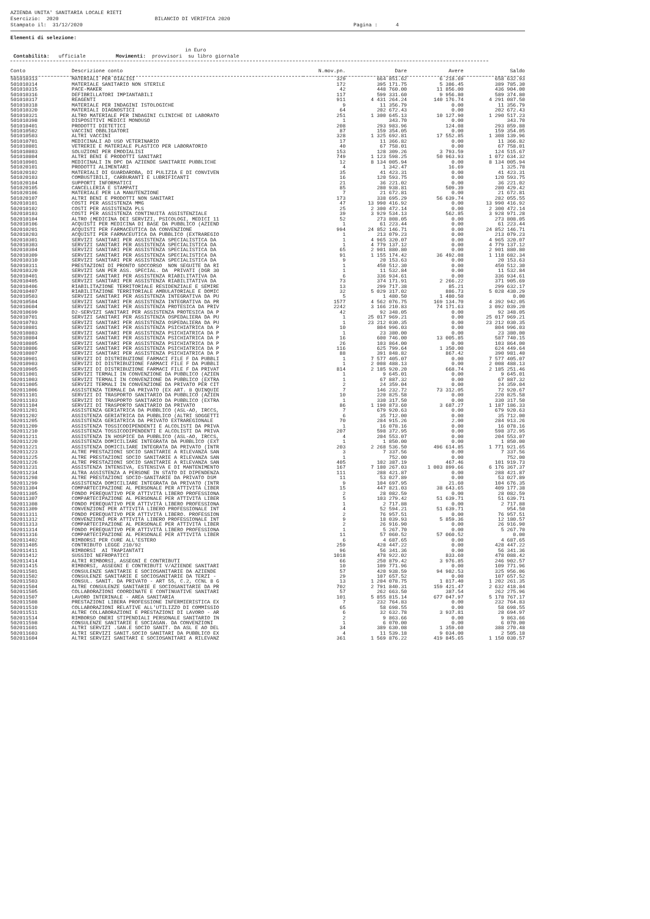AZIENDA UNITA' SANITARIA LOCALE RIETI
Esercizio: 2020 BILANCIO DI VERIFICA 2020
Stampato il: 31/12/2020 Pagina : 4
Elementi di selezione: in Euro Contabilità: ufficiale Movimenti: provvisori su libro giornale
| Conto | Descrizione conto | N.mov.pn. | Dare | Avere | Saldo |
| --- | --- | --- | --- | --- | --- |
| 501010313 | MATERIALI PER DIALISI | 329 | 664 851.62 | 6 218.69 | 658 632.93 |
| 501010314 | MATERIALE SANITARIO NON STERILE | 172 | 395 171.75 | 5 386.45 | 389 785.30 |
| 501010315 | PACE-MAKER | 42 | 448 760.00 | 11 856.00 | 436 904.00 |
| 501010316 | DEFIBRILLATORI IMPIANTABILI | 117 | 599 331.60 | 9 956.80 | 589 374.80 |
| 501010317 | REAGENTI | 911 | 4 431 264.24 | 140 176.74 | 4 291 087.50 |
| 501010318 | MATERIALE PER INDAGINI ISTOLOGICHE | 9 | 11 356.79 | 0.00 | 11 356.79 |
| 501010320 | MATERIALI DIAGNOSTICI | 64 | 202 672.43 | 0.00 | 202 672.43 |
| 501010321 | ALTRO MATERIALE PER INDAGINI CLINICHE DI LABORATO | 251 | 1 300 645.13 | 10 127.90 | 1 290 517.23 |
| 501010398 | DISPOSITIVI MEDICI MONOUSO | 1 | 343.70 | 0.00 | 343.70 |
| 501010401 | PRODOTTI DIETETICI | 208 | 293 983.96 | 124.08 | 293 859.88 |
| 501010502 | VACCINI OBBLIGATORI | 87 | 159 354.05 | 0.00 | 159 354.05 |
| 501010503 | ALTRI VACCINI | 328 | 1 325 692.81 | 17 552.85 | 1 308 139.96 |
| 501010701 | MEDICINALI AD USO VETERINARIO | 17 | 11 366.82 | 0.00 | 11 366.82 |
| 501010801 | VETRERIE E MATERIALE PLASTICO PER LABORATORIO | 40 | 67 758.01 | 0.00 | 67 758.01 |
| 501010803 | SOLUZIONI PER EMODIALISI | 153 | 128 309.26 | 3 793.59 | 124 515.67 |
| 501010804 | ALTRI BENI E PRODOTTI SANITARI | 749 | 1 123 598.25 | 50 963.93 | 1 072 634.32 |
| 501010901 | MEDICINALI IN DPC DA AZIENDE SANITARIE PUBBLICHE | 12 | 8 134 005.94 | 0.00 | 8 134 005.94 |
| 501020101 | PRODOTTI ALIMENTARI | 4 | 1 342.47 | 16.69 | 1 325.78 |
| 501020102 | MATERIALI DI GUARDAROBA, DI PULIZIA E DI CONVIVEN | 35 | 41 423.31 | 0.00 | 41 423.31 |
| 501020103 | COMBUSTIBILI, CARBURANTI E LUBRIFICANTI | 16 | 120 593.75 | 0.00 | 120 593.75 |
| 501020104 | SUPPORTI INFORMATICI | 21 | 36 221.02 | 0.00 | 36 221.02 |
| 501020105 | CANCELLERIA E STAMPATI | 85 | 280 938.81 | 509.39 | 280 429.42 |
| 501020106 | MATERIALE PER LA MANUTENZIONE | 7 | 21 672.81 | 0.00 | 21 672.81 |
| 501020107 | ALTRI BENI E PRODOTTI NON SANITARI | 173 | 338 695.29 | 56 639.74 | 282 055.55 |
| 502010101 | COSTI PER ASSISTENZA MMG | 47 | 13 990 416.92 | 0.00 | 13 990 416.92 |
| 502010102 | COSTI PER ASSISTENZA PLS | 25 | 2 300 472.14 | 0.00 | 2 300 472.14 |
| 502010103 | COSTI PER ASSISTENZA CONTINUITÀ ASSISTENZIALE | 39 | 3 929 534.13 | 562.85 | 3 928 971.28 |
| 502010104 | ALTRO (MEDICINA DEI SERVIZI, PSICOLOGI, MEDICI 11 | 52 | 273 808.05 | 0.00 | 273 808.05 |
| 502010106 | ACQUISTI PER MEDICINA DI BASE DA PUBBLICO (AZIEND | 1 | 61 223.44 | 0.00 | 61 223.44 |
| 502010201 | ACQUISTI PER FARMACEUTICA DA CONVENZIONE | 994 | 24 852 146.71 | 0.00 | 24 852 146.71 |
| 502010203 | ACQUISTI PER FARMACEUTICA DA PUBBLICO (EXTRAREGIO | 1 | 213 079.23 | 0.00 | 213 079.23 |
| 502010301 | SERVIZI SANITARI PER ASSISTENZA SPECIALISTICA DA | 1 | 4 965 320.07 | 0.00 | 4 965 320.07 |
| 502010303 | SERVIZI SANITARI PER ASSISTENZA SPECIALISTICA DA | 1 | 4 779 137.12 | 0.00 | 4 779 137.12 |
| 502010304 | SERVIZI SANITARI PER ASSISTENZA SPECIALISTICA DA | 65 | 2 901 880.80 | 0.00 | 2 901 880.80 |
| 502010309 | SERVIZI SANITARI PER ASSISTENZA SPECIALISTICA DA | 91 | 1 155 174.42 | 36 492.08 | 1 118 682.34 |
| 502010310 | SERVIZI SANITARI PER ASSISTENZA SPECIALISTICA DA | 9 | 20 153.63 | 0.00 | 20 153.63 |
| 502010311 | PRESTAZIONI DI PRONTO SOCCORSO NON SEGUITE DA RI | 1 | 450 512.30 | 0.00 | 450 512.30 |
| 502010320 | SERVIZI SAN PER ASS. SPECIAL. DA PRIVATI (DGR 30 | 1 | 11 532.84 | 0.00 | 11 532.84 |
| 502010401 | SERVIZI SANITARI PER ASSISTENZA RIABILITATIVA DA | 6 | 336 934.61 | 0.00 | 336 934.61 |
| 502010405 | SERVIZI SANITARI PER ASSISTENZA RIABILITATIVA DA | 73 | 374 171.91 | 2 266.22 | 371 905.69 |
| 502010406 | RIABILITAZIONE TERRITORIALE RESIDENZIALE E SEMIRE | 13 | 299 717.38 | 85.21 | 299 632.17 |
| 502010407 | RIABILITAZIONE TERRITORIALE AMBULATORIALE E DOMIC | 32 | 5 029 317.02 | 886.73 | 5 028 430.29 |
| 502010503 | SERVIZI SANITARI PER ASSISTENZA INTEGRATIVA DA PU | 5 | 1 480.50 | 1 480.50 | 0.00 |
| 502010504 | SERVIZI SANITARI PER ASSISTENZA INTEGRATIVA DA PR | 1577 | 4 562 076.75 | 169 134.70 | 4 392 942.05 |
| 502010604 | SERVIZI SANITARI PER ASSISTENZA PROTESICA DA PRIV | 2242 | 3 166 210.83 | 74 171.63 | 3 092 039.20 |
| 502010699 | D2-SERVIZI SANITARI PER ASSISTENZA PROTESICA DA P | 42 | 92 348.05 | 0.00 | 92 348.05 |
| 502010701 | SERVIZI SANITARI PER ASSISTENZA OSPEDALIERA DA PU | 1 | 25 017 969.21 | 0.00 | 25 017 969.21 |
| 502010703 | SERVIZI SANITARI PER ASSISTENZA OSPEDALIERA DA PU | 1 | 23 212 030.35 | 0.00 | 23 212 030.35 |
| 502010801 | SERVIZI SANITARI PER ASSISTENZA PSICHIATRICA DA P | 10 | 804 996.03 | 0.00 | 804 996.03 |
| 502010803 | SERVIZI SANITARI PER ASSISTENZA PSICHIATRICA DA P | 1 | 23 380.00 | 0.00 | 23 380.00 |
| 502010804 | SERVIZI SANITARI PER ASSISTENZA PSICHIATRICA DA P | 16 | 600 746.00 | 13 005.85 | 587 740.15 |
| 502010805 | SERVIZI SANITARI PER ASSISTENZA PSICHIATRICA DA P | 26 | 103 864.00 | 0.00 | 103 864.00 |
| 502010806 | SERVIZI SANITARI PER ASSISTENZA PSICHIATRICA DA P | 116 | 625 799.64 | 1 350.00 | 624 449.64 |
| 502010807 | SERVIZI SANITARI PER ASSISTENZA PSICHIATRICA DA P | 88 | 391 848.82 | 867.42 | 390 981.40 |
| 502010901 | SERVIZI DI DISTRIBUZIONE FARMACI FILE F DA PUBBLI | 1 | 7 577 405.07 | 0.00 | 7 577 405.07 |
| 502010903 | SERVIZI DI DISTRIBUZIONE FARMACI FILE F DA PUBBLI | 1 | 2 008 488.13 | 0.00 | 2 008 488.13 |
| 502010905 | SERVIZI DI DISTRIBUZIONE FARMACI FILE F DA PRIVAT | 814 | 2 185 920.20 | 668.74 | 2 185 251.46 |
| 502011001 | SERVIZI TERMALI IN CONVENZIONE DA PUBBLICO (AZIEN | 1 | 9 645.01 | 0.00 | 9 645.01 |
| 502011003 | SERVIZI TERMALI IN CONVENZIONE DA PUBBLICO (EXTRA | 1 | 67 887.32 | 0.00 | 67 887.32 |
| 502011005 | SERVIZI TERMALI IN CONVENZIONE DA PRIVATO PER CIT | 2 | 24 359.04 | 0.00 | 24 359.04 |
| 502011006 | ASSISTENZA TERMALE DA PRIVATO (EX ART. 8 QUINQUIE | 7 | 146 232.72 | 73 312.05 | 72 920.67 |
| 502011101 | SERVIZI DI TRASPORTO SANITARIO DA PUBBLICO (AZIEN | 10 | 220 825.58 | 0.00 | 220 825.58 |
| 502011103 | SERVIZI DI TRASPORTO SANITARIO DA PUBBLICO (EXTRA | 1 | 330 317.50 | 0.00 | 330 317.50 |
| 502011104 | SERVIZI DI TRASPORTO SANITARIO DA PRIVATO | 86 | 1 190 873.60 | 3 687.27 | 1 187 186.33 |
| 502011201 | ASSISTENZA GERIATRICA DA PUBBLICO (ASL-AO, IRCCS, | 7 | 679 920.63 | 0.00 | 679 920.63 |
| 502011202 | ASSISTENZA GERIATRICA DA PUBBLICO (ALTRI SOGGETTI | 6 | 35 712.00 | 0.00 | 35 712.00 |
| 502011205 | ASSISTENZA GERIATRICA DA PRIVATO EXTRAREGIONALE | 70 | 284 915.26 | 2.00 | 284 913.26 |
| 502011209 | ASSISTENZA TOSSICODIPENDENTI E ALCOLISTI DA PRIVA | 1 | 16 078.16 | 0.00 | 16 078.16 |
| 502011210 | ASSISTENZA TOSSICODIPENDENTI E ALCOLISTI DA PRIVA | 207 | 598 372.95 | 0.00 | 598 372.95 |
| 502011211 | ASSISTENZA IN HOSPICE DA PUBBLICO (ASL-AO, IRCCS, | 4 | 204 553.07 | 0.00 | 204 553.07 |
| 502011220 | ASSISTENZA DOMICILIARE INTEGRATA DA PUBBLICO (EXT | 1 | 1 850.00 | 0.00 | 1 850.00 |
| 502011221 | ASSISTENZA DOMICILIARE INTEGRATA DA PRIVATO (INTR | 203 | 2 268 536.50 | 496 614.85 | 1 771 921.65 |
| 502011223 | ALTRE PRESTAZIONI SOCIO SANITARIE A RILEVANZA SAN | 3 | 7 337.56 | 0.00 | 7 337.56 |
| 502011225 | ALTRE PRESTAZIONI SOCIO SANITARIE A RILEVANZA SAN | 1 | 752.00 | 0.00 | 752.00 |
| 502011226 | ALTRE PRESTAZIONI SOCIO SANITARIE A RILEVANZA SAN | 405 | 102 387.19 | 467.46 | 101 919.73 |
| 502011231 | ASSISTENZA INTENSIVA, ESTENSIVA E DI MANTENIMENTO | 167 | 7 180 267.03 | 1 003 899.66 | 6 176 367.37 |
| 502011234 | ALTRA ASSISTENZA A PERSONE IN STATO DI DIPENDENZA | 111 | 288 421.87 | 0.00 | 288 421.87 |
| 502011298 | ALTRE PRESTAZIONI SOCIO-SANITARIE DA PRIVATO DSM | 11 | 53 027.89 | 0.00 | 53 027.89 |
| 502011299 | ASSISTENZA DOMICILIARE INTEGRATA DA PRIVATO (INTR | 9 | 104 697.95 | 21.60 | 104 676.35 |
| 502011304 | COMPARTECIPAZIONE AL PERSONALE PER ATTIVITÀ LIBER | 15 | 447 821.03 | 38 643.65 | 409 177.38 |
| 502011305 | FONDO PEREQUATIVO PER ATTIVITÀ LIBERO PROFESSIONA | 2 | 28 082.59 | 0.00 | 28 082.59 |
| 502011307 | COMPARTECIPAZIONE AL PERSONALE PER ATTIVITÀ LIBER | 5 | 103 279.42 | 51 639.71 | 51 639.71 |
| 502011308 | FONDO PEREQUATIVO PER ATTIVITÀ LIBERO PROFESSIONA | 1 | 2 717.88 | 0.00 | 2 717.88 |
| 502011309 | CONVENZIONI PER ATTIVITÀ LIBERO PROFESSIONALE INT | 4 | 52 594.21 | 51 639.71 | 954.50 |
| 502011311 | FONDO PEREQUATIVO PER ATTIVITÀ LIBERO. PROFESSION | 2 | 76 957.51 | 0.00 | 76 957.51 |
| 502011312 | CONVENZIONI PER ATTIVITÀ LIBERO PROFESSIONALE INT | 9 | 18 039.93 | 5 859.36 | 12 180.57 |
| 502011313 | COMPARTECIPAZIONE AL PERSONALE PER ATTIVITÀ LIBER | 2 | 26 916.90 | 0.00 | 26 916.90 |
| 502011314 | FONDO PEREQUATIVO PER ATTIVITÀ LIBERO PROFESSIONA | 1 | 5 267.70 | 0.00 | 5 267.70 |
| 502011316 | COMPARTECIPAZIONE AL PERSONALE PER ATTIVITÀ LIBER | 11 | 57 060.52 | 57 060.52 | 0.00 |
| 502011402 | RIMBORSI PER CURE ALL'ESTERO | 6 | 4 687.65 | 0.00 | 4 687.65 |
| 502011405 | CONTRIBUTO LEGGE 210/92 | 259 | 428 447.22 | 0.00 | 428 447.22 |
| 502011411 | RIMBORSI AI TRAPIANTATI | 96 | 56 341.36 | 0.00 | 56 341.36 |
| 502011412 | SUSSIDI NEFROPATICI | 1018 | 478 922.02 | 833.60 | 478 088.42 |
| 502011414 | ALTRI RIMBORSI, ASSEGNI E CONTRIBUTI | 66 | 250 879.42 | 3 976.85 | 246 902.57 |
| 502011415 | RIMBORSI, ASSEGNI E CONTRIBUTI V/AZIENDE SANITARI | 10 | 109 771.96 | 0.00 | 109 771.96 |
| 502011501 | CONSULENZE SANITARIE E SOCIOSANITARIE DA AZIENDE | 57 | 420 938.59 | 94 982.53 | 325 956.06 |
| 502011502 | CONSULENZE SANITARIE E SOCIOSANITARIE DA TERZI - | 29 | 107 657.52 | 0.00 | 107 657.52 |
| 502011503 | CONSUL. SANIT. DA PRIVATO - ART 55, C.2, CCNL 8 G | 13 | 1 204 078.75 | 1 817.40 | 1 202 261.35 |
| 502011504 | ALTRE CONSULENZE SANITARIE E SOCIOSANITARIE DA PR | 702 | 2 791 840.31 | 159 421.47 | 2 632 418.84 |
| 502011505 | COLLABORAZIONI COORDINATE E CONTINUATIVE SANITARI | 57 | 262 663.50 | 387.54 | 262 275.96 |
| 502011507 | LAVORO INTERINALE - AREA SANITARIA | 101 | 5 855 815.14 | 677 047.97 | 5 178 767.17 |
| 502011508 | PRESTAZIONI LIBERA PROFESSIONE INFERMIERISTICA EX | 7 | 232 764.83 | 0.00 | 232 764.83 |
| 502011510 | COLLABORAZIONI RELATIVE ALL'UTILIZZO DI COMMISSIO | 65 | 58 698.55 | 0.00 | 58 698.55 |
| 502011511 | ALTRE COLLABORAZIONI E PRESTAZIONI DI LAVORO - AR | 6 | 32 632.78 | 3 937.81 | 28 694.97 |
| 502011514 | RIMBORSO ONERI STIPENDIALI PERSONALE SANITARIO IN | 2 | 9 863.66 | 0.00 | 9 863.66 |
| 502011598 | CONSULENZE SANITARIE E SOCIASAN. DA CONVENZIONI | 1 | 6 070.00 | 0.00 | 6 070.00 |
| 502011601 | ALTRI SERVIZI .SAN.E SOCIO SANIT. DA ASL E AO DEL | 34 | 389 630.08 | 1 359.60 | 388 270.48 |
| 502011603 | ALTRI SERVIZI SANIT.SOCIO SANITARI DA PUBBLICO EX | 4 | 11 539.18 | 9 034.00 | 2 505.18 |
| 502011604 | ALTRI SERVIZI SANITARI E SOCIOSANITARI A RILEVANZ | 361 | 1 569 876.22 | 419 845.65 | 1 150 030.57 |